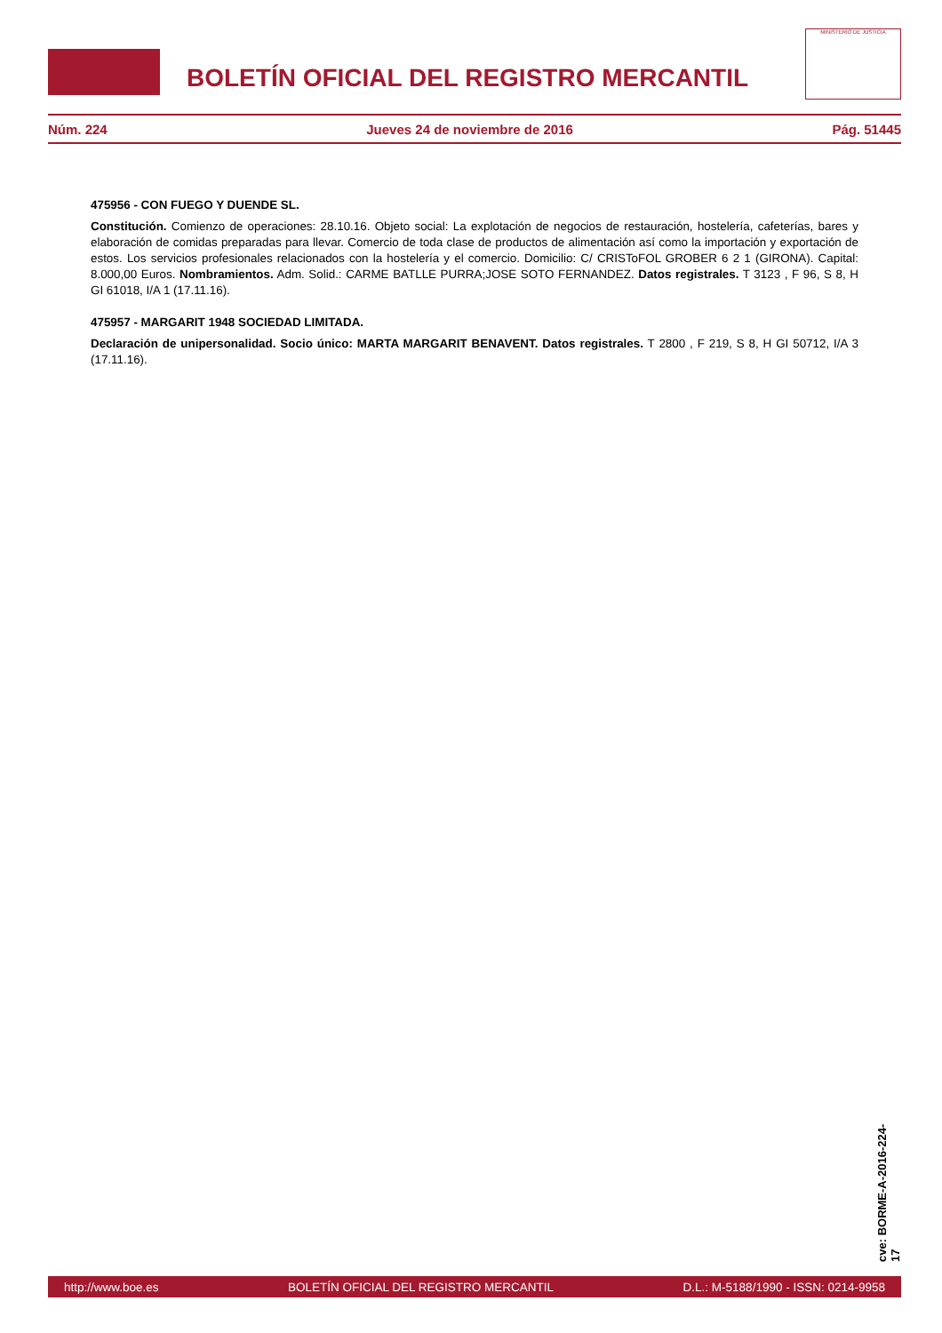BOLETÍN OFICIAL DEL REGISTRO MERCANTIL
MINISTERIO DE JUSTICIA
Núm. 224 Jueves 24 de noviembre de 2016 Pág. 51445
475956 - CON FUEGO Y DUENDE SL.
Constitución. Comienzo de operaciones: 28.10.16. Objeto social: La explotación de negocios de restauración, hostelería, cafeterías, bares y elaboración de comidas preparadas para llevar. Comercio de toda clase de productos de alimentación así como la importación y exportación de estos. Los servicios profesionales relacionados con la hostelería y el comercio. Domicilio: C/ CRISToFOL GROBER 6 2 1 (GIRONA). Capital: 8.000,00 Euros. Nombramientos. Adm. Solid.: CARME BATLLE PURRA;JOSE SOTO FERNANDEZ. Datos registrales. T 3123 , F 96, S 8, H GI 61018, I/A 1 (17.11.16).
475957 - MARGARIT 1948 SOCIEDAD LIMITADA.
Declaración de unipersonalidad. Socio único: MARTA MARGARIT BENAVENT. Datos registrales. T 2800 , F 219, S 8, H GI 50712, I/A 3 (17.11.16).
cve: BORME-A-2016-224-17
http://www.boe.es BOLETÍN OFICIAL DEL REGISTRO MERCANTIL D.L.: M-5188/1990 - ISSN: 0214-9958